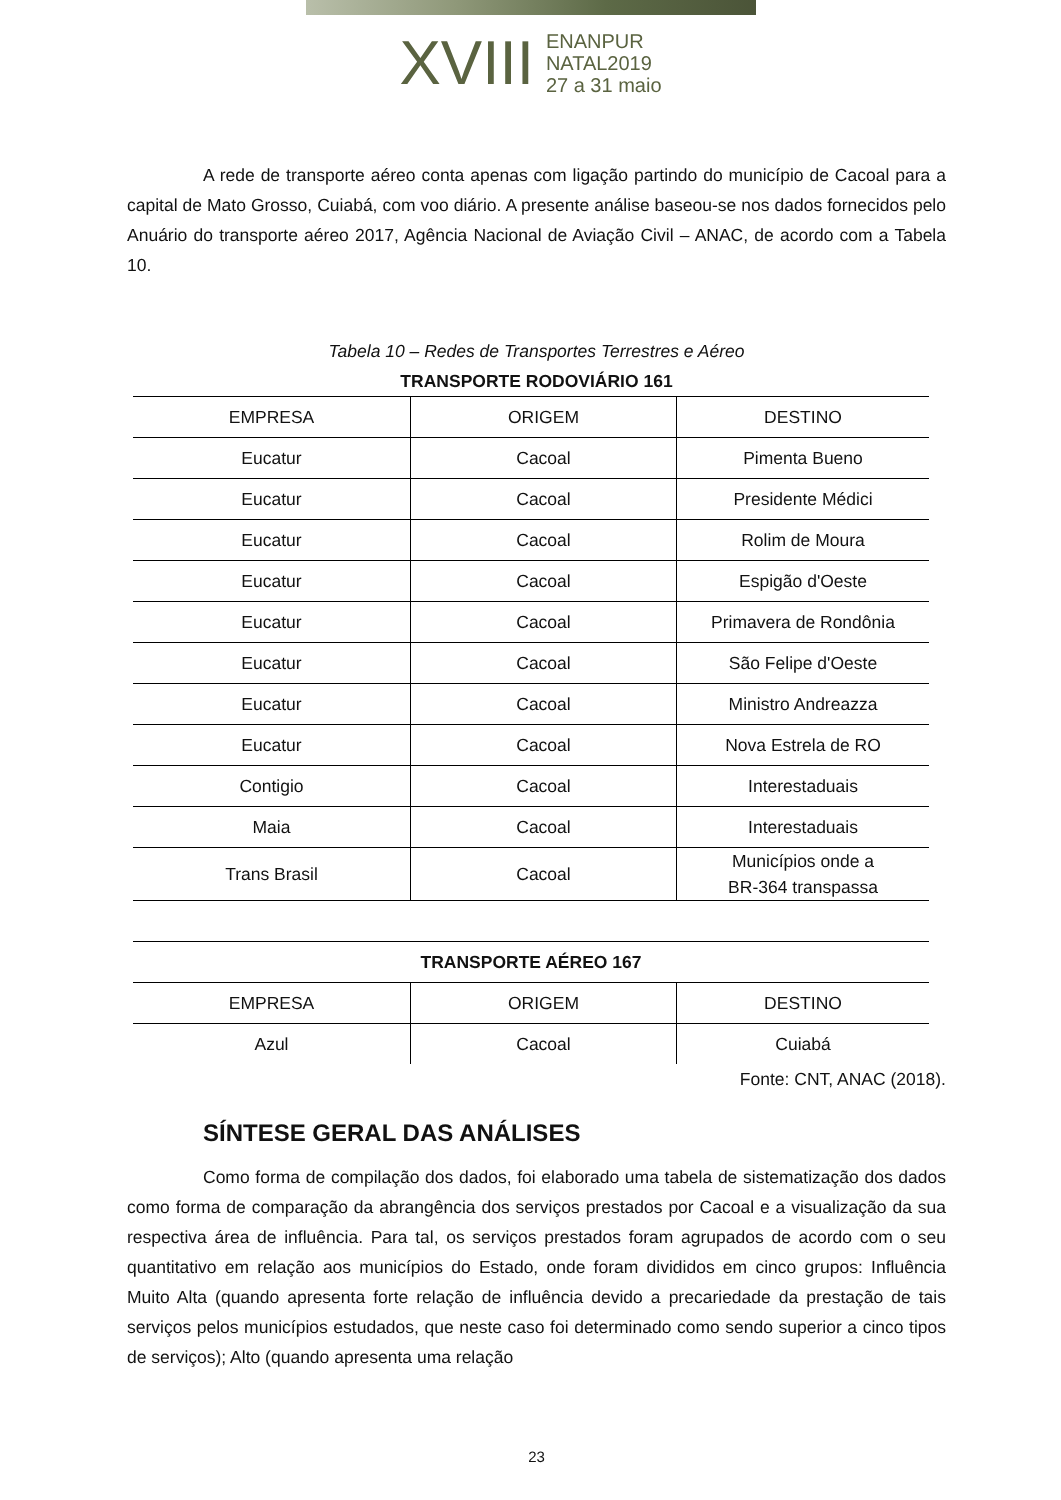XVIII ENANPUR NATAL2019 27 a 31 maio
A rede de transporte aéreo conta apenas com ligação partindo do município de Cacoal para a capital de Mato Grosso, Cuiabá, com voo diário. A presente análise baseou-se nos dados fornecidos pelo Anuário do transporte aéreo 2017, Agência Nacional de Aviação Civil – ANAC, de acordo com a Tabela 10.
Tabela 10 – Redes de Transportes Terrestres e Aéreo
TRANSPORTE RODOVIÁRIO 161
| EMPRESA | ORIGEM | DESTINO |
| Eucatur | Cacoal | Pimenta Bueno |
| Eucatur | Cacoal | Presidente Médici |
| Eucatur | Cacoal | Rolim de Moura |
| Eucatur | Cacoal | Espigão d'Oeste |
| Eucatur | Cacoal | Primavera de Rondônia |
| Eucatur | Cacoal | São Felipe d'Oeste |
| Eucatur | Cacoal | Ministro Andreazza |
| Eucatur | Cacoal | Nova Estrela de RO |
| Contigio | Cacoal | Interestaduais |
| Maia | Cacoal | Interestaduais |
| Trans Brasil | Cacoal | Municípios onde a BR-364 transpassa |
| TRANSPORTE AÉREO 167 | | |
| EMPRESA | ORIGEM | DESTINO |
| Azul | Cacoal | Cuiabá |
Fonte: CNT, ANAC (2018).
SÍNTESE GERAL DAS ANÁLISES
Como forma de compilação dos dados, foi elaborado uma tabela de sistematização dos dados como forma de comparação da abrangência dos serviços prestados por Cacoal e a visualização da sua respectiva área de influência. Para tal, os serviços prestados foram agrupados de acordo com o seu quantitativo em relação aos municípios do Estado, onde foram divididos em cinco grupos: Influência Muito Alta (quando apresenta forte relação de influência devido a precariedade da prestação de tais serviços pelos municípios estudados, que neste caso foi determinado como sendo superior a cinco tipos de serviços); Alto (quando apresenta uma relação
23